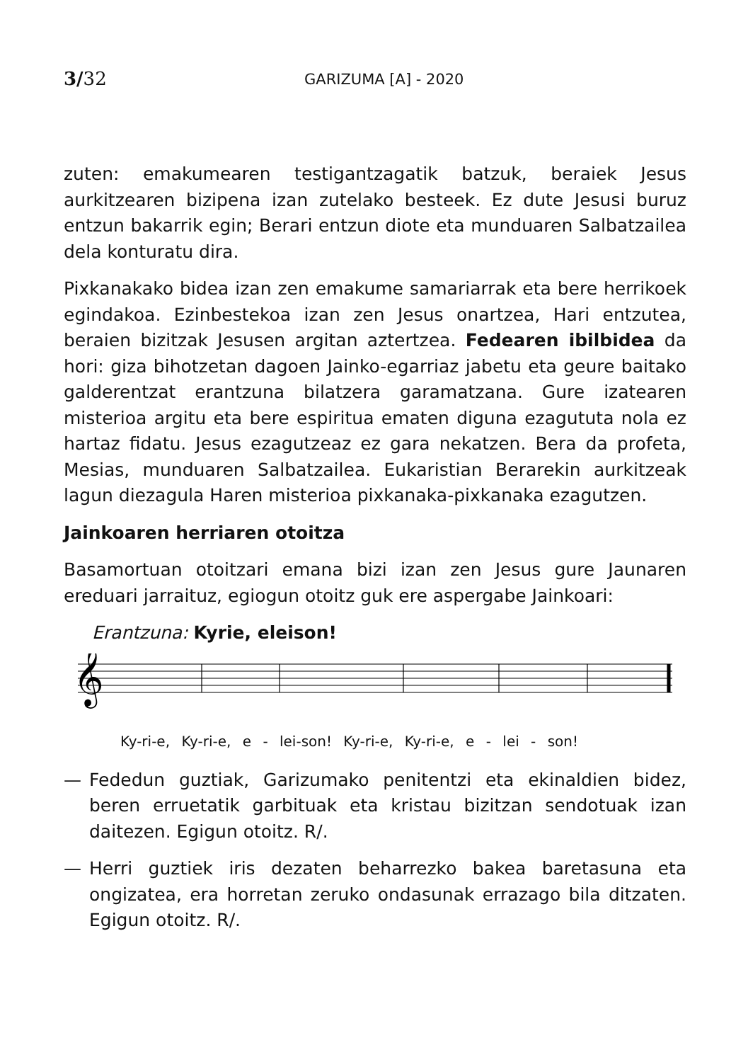3/32 GARIZUMA [A] - 2020
zuten: emakumearen testigantzagatik batzuk, beraiek Jesus aurkitzearen bizipena izan zutelako besteek. Ez dute Jesusi buruz entzun bakarrik egin; Berari entzun diote eta munduaren Salbatzailea dela konturatu dira.
Pixkanakako bidea izan zen emakume samariarrak eta bere herrikoek egindakoa. Ezinbestekoa izan zen Jesus onartzea, Hari entzutea, beraien bizitzak Jesusen argitan aztertzea. Fedearen ibilbidea da hori: giza bihotzetan dagoen Jainko-egarriaz jabetu eta geure baitako galderentzat erantzuna bilatzera garamatzana. Gure izatearen misterioa argitu eta bere espiritua ematen diguna ezagututa nola ez hartaz fidatu. Jesus ezagutzeaz ez gara nekatzen. Bera da profeta, Mesias, munduaren Salbatzailea. Eukaristian Berarekin aurkitzeak lagun diezagula Haren misterioa pixkanaka-pixkanaka ezagutzen.
Jainkoaren herriaren otoitza
Basamortuan otoitzari emana bizi izan zen Jesus gure Jaunaren ereduari jarraituz, egiogun otoitz guk ere aspergabe Jainkoari:
Erantzuna: Kyrie, eleison!
𝄞
Ky-ri-e, Ky-ri-e, e - lei-son! Ky-ri-e, Ky-ri-e, e - lei - son!
— Fededun guztiak, Garizumako penitentzi eta ekinaldien bidez, beren erruetatik garbituak eta kristau bizitzan sendotuak izan daitezen. Egigun otoitz. R/.
— Herri guztiek iris dezaten beharrezko bakea baretasuna eta ongizatea, era horretan zeruko ondasunak errazago bila ditzaten. Egigun otoitz. R/.